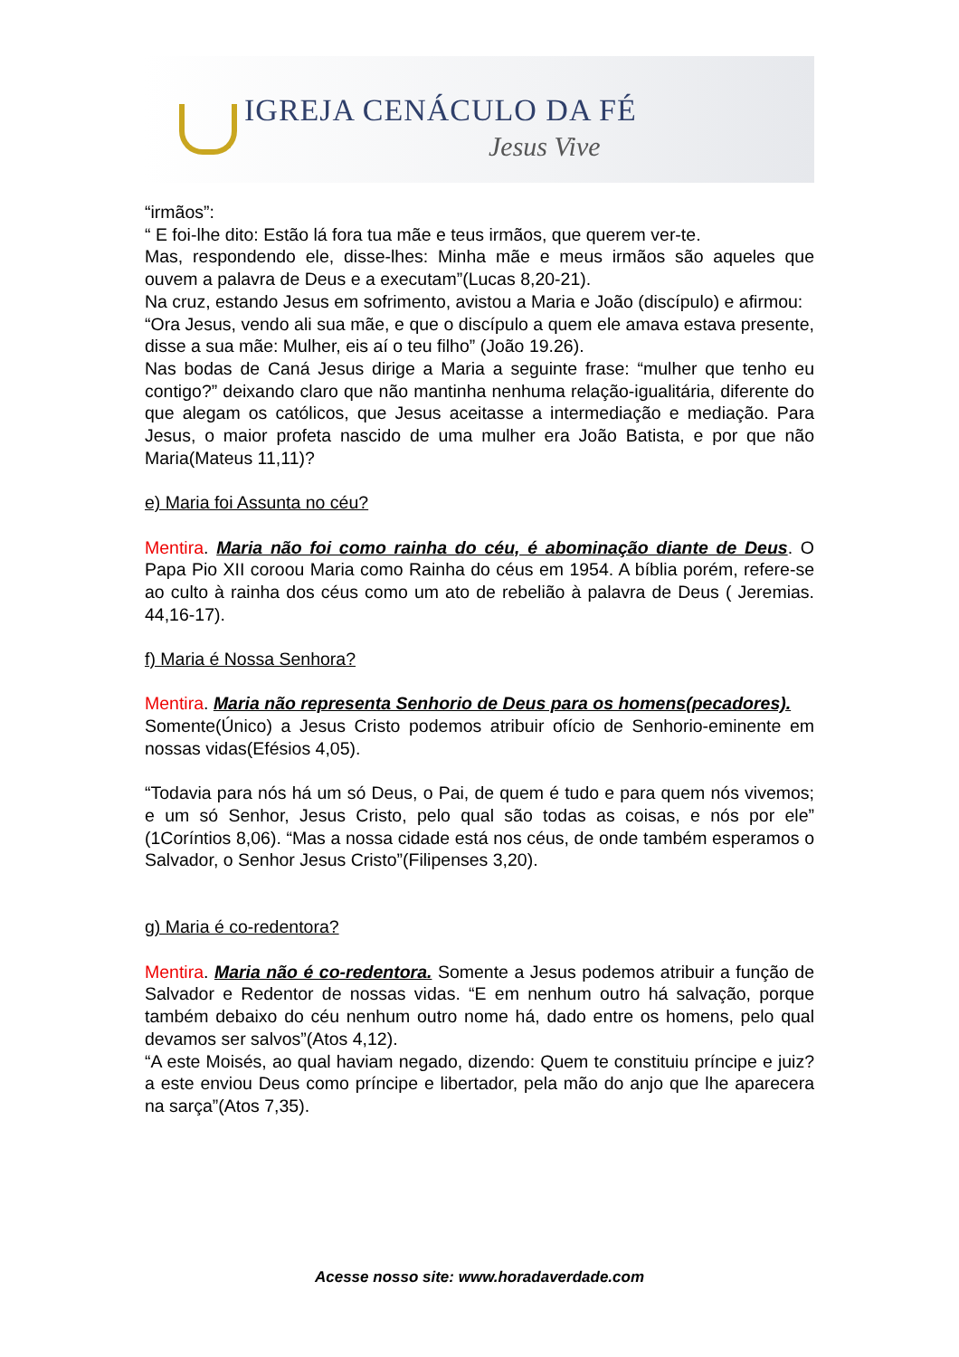IGREJA CENÁCULO DA FÉ
Jesus Vive
“irmãos”:
“ E foi-lhe dito: Estão lá fora tua mãe e teus irmãos, que querem ver-te.
Mas, respondendo ele, disse-lhes: Minha mãe e meus irmãos são aqueles que ouvem a palavra de Deus e a executam”(Lucas 8,20-21).
Na cruz, estando Jesus em sofrimento, avistou a Maria e João (discípulo) e afirmou:
“Ora Jesus, vendo ali sua mãe, e que o discípulo a quem ele amava estava presente, disse a sua mãe: Mulher, eis aí o teu filho” (João 19.26).
Nas bodas de Caná Jesus dirige a Maria a seguinte frase: “mulher que tenho eu contigo?” deixando claro que não mantinha nenhuma relação-igualitária, diferente do que alegam os católicos, que Jesus aceitasse a intermediação e mediação. Para Jesus, o maior profeta nascido de uma mulher era João Batista, e por que não Maria(Mateus 11,11)?
e) Maria foi Assunta no céu?
Mentira. Maria não foi como rainha do céu, é abominação diante de Deus. O Papa Pio XII coroou Maria como Rainha do céus em 1954. A bíblia porém, refere-se ao culto à rainha dos céus como um ato de rebelião à palavra de Deus ( Jeremias. 44,16-17).
f) Maria é Nossa Senhora?
Mentira. Maria não representa Senhorio de Deus para os homens(pecadores).
Somente(Único) a Jesus Cristo podemos atribuir ofício de Senhorio-eminente em nossas vidas(Efésios 4,05).
“Todavia para nós há um só Deus, o Pai, de quem é tudo e para quem nós vivemos; e um só Senhor, Jesus Cristo, pelo qual são todas as coisas, e nós por ele” (1Coríntios 8,06). “Mas a nossa cidade está nos céus, de onde também esperamos o Salvador, o Senhor Jesus Cristo”(Filipenses 3,20).
g) Maria é co-redentora?
Mentira. Maria não é co-redentora. Somente a Jesus podemos atribuir a função de Salvador e Redentor de nossas vidas. “E em nenhum outro há salvação, porque também debaixo do céu nenhum outro nome há, dado entre os homens, pelo qual devamos ser salvos”(Atos 4,12).
“A este Moisés, ao qual haviam negado, dizendo: Quem te constituiu príncipe e juiz? a este enviou Deus como príncipe e libertador, pela mão do anjo que lhe aparecera na sarça”(Atos 7,35).
Acesse nosso site: www.horadaverdade.com